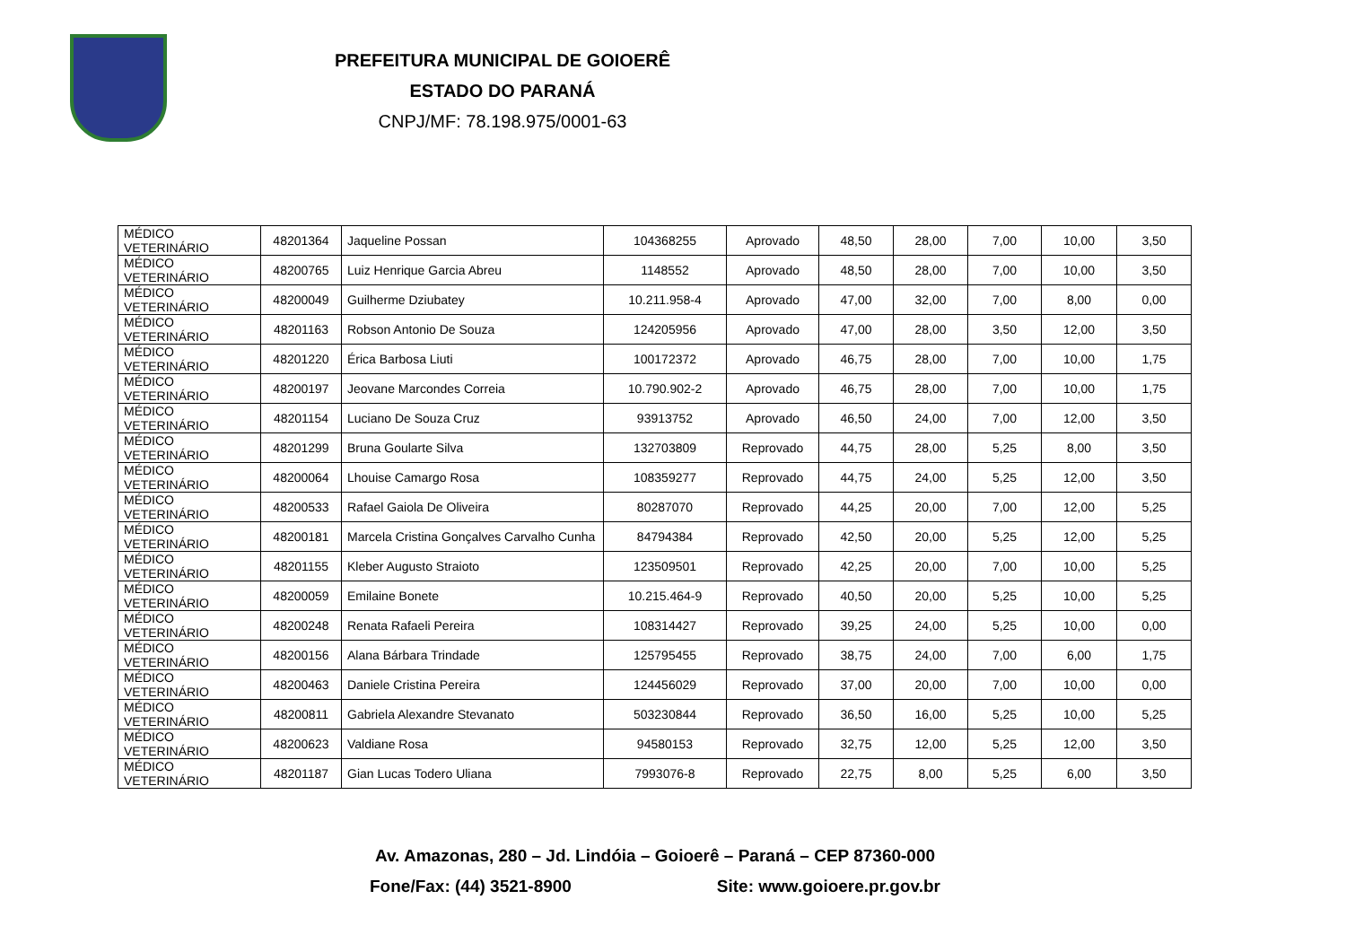PREFEITURA MUNICIPAL DE GOIOERÊ
ESTADO DO PARANÁ
CNPJ/MF: 78.198.975/0001-63
| MÉDICO VETERINÁRIO | 48201364 | Jaqueline Possan | 104368255 | Aprovado | 48,50 | 28,00 | 7,00 | 10,00 | 3,50 |
| MÉDICO VETERINÁRIO | 48200765 | Luiz Henrique Garcia Abreu | 1148552 | Aprovado | 48,50 | 28,00 | 7,00 | 10,00 | 3,50 |
| MÉDICO VETERINÁRIO | 48200049 | Guilherme Dziubatey | 10.211.958-4 | Aprovado | 47,00 | 32,00 | 7,00 | 8,00 | 0,00 |
| MÉDICO VETERINÁRIO | 48201163 | Robson Antonio De Souza | 124205956 | Aprovado | 47,00 | 28,00 | 3,50 | 12,00 | 3,50 |
| MÉDICO VETERINÁRIO | 48201220 | Érica Barbosa Liuti | 100172372 | Aprovado | 46,75 | 28,00 | 7,00 | 10,00 | 1,75 |
| MÉDICO VETERINÁRIO | 48200197 | Jeovane Marcondes Correia | 10.790.902-2 | Aprovado | 46,75 | 28,00 | 7,00 | 10,00 | 1,75 |
| MÉDICO VETERINÁRIO | 48201154 | Luciano De Souza Cruz | 93913752 | Aprovado | 46,50 | 24,00 | 7,00 | 12,00 | 3,50 |
| MÉDICO VETERINÁRIO | 48201299 | Bruna Goularte Silva | 132703809 | Reprovado | 44,75 | 28,00 | 5,25 | 8,00 | 3,50 |
| MÉDICO VETERINÁRIO | 48200064 | Lhouise Camargo Rosa | 108359277 | Reprovado | 44,75 | 24,00 | 5,25 | 12,00 | 3,50 |
| MÉDICO VETERINÁRIO | 48200533 | Rafael Gaiola De Oliveira | 80287070 | Reprovado | 44,25 | 20,00 | 7,00 | 12,00 | 5,25 |
| MÉDICO VETERINÁRIO | 48200181 | Marcela Cristina Gonçalves Carvalho Cunha | 84794384 | Reprovado | 42,50 | 20,00 | 5,25 | 12,00 | 5,25 |
| MÉDICO VETERINÁRIO | 48201155 | Kleber Augusto Straioto | 123509501 | Reprovado | 42,25 | 20,00 | 7,00 | 10,00 | 5,25 |
| MÉDICO VETERINÁRIO | 48200059 | Emilaine Bonete | 10.215.464-9 | Reprovado | 40,50 | 20,00 | 5,25 | 10,00 | 5,25 |
| MÉDICO VETERINÁRIO | 48200248 | Renata Rafaeli Pereira | 108314427 | Reprovado | 39,25 | 24,00 | 5,25 | 10,00 | 0,00 |
| MÉDICO VETERINÁRIO | 48200156 | Alana Bárbara Trindade | 125795455 | Reprovado | 38,75 | 24,00 | 7,00 | 6,00 | 1,75 |
| MÉDICO VETERINÁRIO | 48200463 | Daniele Cristina Pereira | 124456029 | Reprovado | 37,00 | 20,00 | 7,00 | 10,00 | 0,00 |
| MÉDICO VETERINÁRIO | 48200811 | Gabriela Alexandre Stevanato | 503230844 | Reprovado | 36,50 | 16,00 | 5,25 | 10,00 | 5,25 |
| MÉDICO VETERINÁRIO | 48200623 | Valdiane Rosa | 94580153 | Reprovado | 32,75 | 12,00 | 5,25 | 12,00 | 3,50 |
| MÉDICO VETERINÁRIO | 48201187 | Gian Lucas Todero Uliana | 7993076-8 | Reprovado | 22,75 | 8,00 | 5,25 | 6,00 | 3,50 |
Av. Amazonas, 280 – Jd. Lindóia – Goioerê – Paraná – CEP 87360-000
Fone/Fax: (44) 3521-8900 Site: www.goioere.pr.gov.br